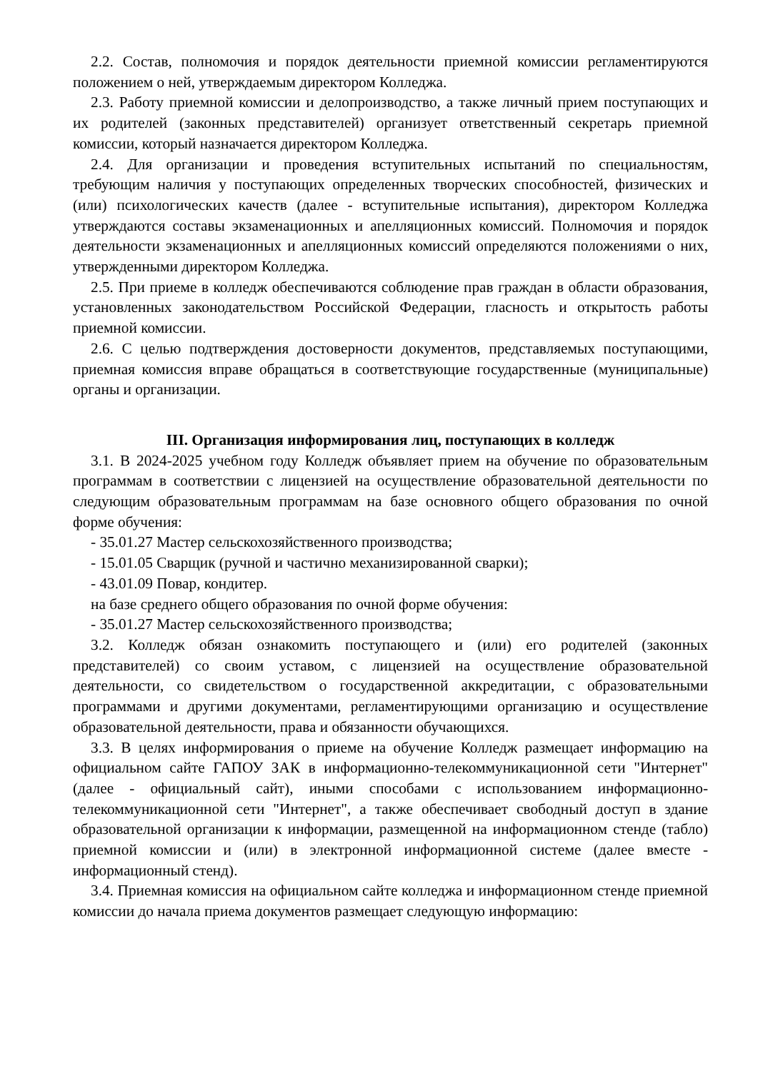2.2. Состав, полномочия и порядок деятельности приемной комиссии регламентируются положением о ней, утверждаемым директором Колледжа.
2.3. Работу приемной комиссии и делопроизводство, а также личный прием поступающих и их родителей (законных представителей) организует ответственный секретарь приемной комиссии, который назначается директором Колледжа.
2.4. Для организации и проведения вступительных испытаний по специальностям, требующим наличия у поступающих определенных творческих способностей, физических и (или) психологических качеств (далее - вступительные испытания), директором Колледжа утверждаются составы экзаменационных и апелляционных комиссий. Полномочия и порядок деятельности экзаменационных и апелляционных комиссий определяются положениями о них, утвержденными директором Колледжа.
2.5. При приеме в колледж обеспечиваются соблюдение прав граждан в области образования, установленных законодательством Российской Федерации, гласность и открытость работы приемной комиссии.
2.6. С целью подтверждения достоверности документов, представляемых поступающими, приемная комиссия вправе обращаться в соответствующие государственные (муниципальные) органы и организации.
III. Организация информирования лиц, поступающих в колледж
3.1. В 2024-2025 учебном году Колледж объявляет прием на обучение по образовательным программам в соответствии с лицензией на осуществление образовательной деятельности по следующим образовательным программам на базе основного общего образования по очной форме обучения:
- 35.01.27 Мастер сельскохозяйственного производства;
- 15.01.05 Сварщик (ручной и частично механизированной сварки);
- 43.01.09 Повар, кондитер.
на базе среднего общего образования по очной форме обучения:
- 35.01.27 Мастер сельскохозяйственного производства;
3.2. Колледж обязан ознакомить поступающего и (или) его родителей (законных представителей) со своим уставом, с лицензией на осуществление образовательной деятельности, со свидетельством о государственной аккредитации, с образовательными программами и другими документами, регламентирующими организацию и осуществление образовательной деятельности, права и обязанности обучающихся.
3.3. В целях информирования о приеме на обучение Колледж размещает информацию на официальном сайте ГАПОУ ЗАК в информационно-телекоммуникационной сети "Интернет" (далее - официальный сайт), иными способами с использованием информационно-телекоммуникационной сети "Интернет", а также обеспечивает свободный доступ в здание образовательной организации к информации, размещенной на информационном стенде (табло) приемной комиссии и (или) в электронной информационной системе (далее вместе - информационный стенд).
3.4. Приемная комиссия на официальном сайте колледжа и информационном стенде приемной комиссии до начала приема документов размещает следующую информацию: